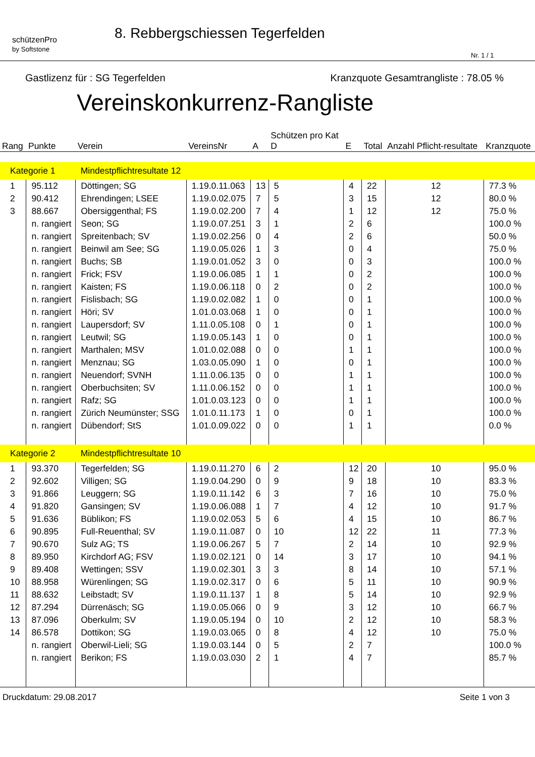schützenPro
by Softstone
8. Rebbergschiessen Tegerfelden
Nr. 1 / 1
Gastlizenz für : SG Tegerfelden Kranzquote Gesamtrangliste : 78.05 %
Vereinskonkurrenz-Rangliste
| Rang | Punkte | Verein | VereinsNr | A | Schützen pro Kat D | E | Total | Anzahl Pflicht-resultate | Kranzquote |
| --- | --- | --- | --- | --- | --- | --- | --- | --- | --- |
| Kategorie 1 | | Mindestpflichtresultate 12 | | | | | | | |
| 1 | 95.112 | Döttingen; SG | 1.19.0.11.063 | 13 | 5 | 4 | 22 | 12 | 77.3 % |
| 2 | 90.412 | Ehrendingen; LSEE | 1.19.0.02.075 | 7 | 5 | 3 | 15 | 12 | 80.0 % |
| 3 | 88.667 | Obersiggenthal; FS | 1.19.0.02.200 | 7 | 4 | 1 | 12 | 12 | 75.0 % |
| | n. rangiert | Seon; SG | 1.19.0.07.251 | 3 | 1 | 2 | 6 | | 100.0 % |
| | n. rangiert | Spreitenbach; SV | 1.19.0.02.256 | 0 | 4 | 2 | 6 | | 50.0 % |
| | n. rangiert | Beinwil am See; SG | 1.19.0.05.026 | 1 | 3 | 0 | 4 | | 75.0 % |
| | n. rangiert | Buchs; SB | 1.19.0.01.052 | 3 | 0 | 0 | 3 | | 100.0 % |
| | n. rangiert | Frick; FSV | 1.19.0.06.085 | 1 | 1 | 0 | 2 | | 100.0 % |
| | n. rangiert | Kaisten; FS | 1.19.0.06.118 | 0 | 2 | 0 | 2 | | 100.0 % |
| | n. rangiert | Fislisbach; SG | 1.19.0.02.082 | 1 | 0 | 0 | 1 | | 100.0 % |
| | n. rangiert | Höri; SV | 1.01.0.03.068 | 1 | 0 | 0 | 1 | | 100.0 % |
| | n. rangiert | Laupersdorf; SV | 1.11.0.05.108 | 0 | 1 | 0 | 1 | | 100.0 % |
| | n. rangiert | Leutwil; SG | 1.19.0.05.143 | 1 | 0 | 0 | 1 | | 100.0 % |
| | n. rangiert | Marthalen; MSV | 1.01.0.02.088 | 0 | 0 | 1 | 1 | | 100.0 % |
| | n. rangiert | Menznau; SG | 1.03.0.05.090 | 1 | 0 | 0 | 1 | | 100.0 % |
| | n. rangiert | Neuendorf; SVNH | 1.11.0.06.135 | 0 | 0 | 1 | 1 | | 100.0 % |
| | n. rangiert | Oberbuchsiten; SV | 1.11.0.06.152 | 0 | 0 | 1 | 1 | | 100.0 % |
| | n. rangiert | Rafz; SG | 1.01.0.03.123 | 0 | 0 | 1 | 1 | | 100.0 % |
| | n. rangiert | Zürich Neumünster; SSG | 1.01.0.11.173 | 1 | 0 | 0 | 1 | | 100.0 % |
| | n. rangiert | Dübendorf; StS | 1.01.0.09.022 | 0 | 0 | 1 | 1 | | 0.0 % |
| Kategorie 2 | | Mindestpflichtresultate 10 | | | | | | | |
| 1 | 93.370 | Tegerfelden; SG | 1.19.0.11.270 | 6 | 2 | 12 | 20 | 10 | 95.0 % |
| 2 | 92.602 | Villigen; SG | 1.19.0.04.290 | 0 | 9 | 9 | 18 | 10 | 83.3 % |
| 3 | 91.866 | Leuggern; SG | 1.19.0.11.142 | 6 | 3 | 7 | 16 | 10 | 75.0 % |
| 4 | 91.820 | Gansingen; SV | 1.19.0.06.088 | 1 | 7 | 4 | 12 | 10 | 91.7 % |
| 5 | 91.636 | Büblikon; FS | 1.19.0.02.053 | 5 | 6 | 4 | 15 | 10 | 86.7 % |
| 6 | 90.895 | Full-Reuenthal; SV | 1.19.0.11.087 | 0 | 10 | 12 | 22 | 11 | 77.3 % |
| 7 | 90.670 | Sulz AG; TS | 1.19.0.06.267 | 5 | 7 | 2 | 14 | 10 | 92.9 % |
| 8 | 89.950 | Kirchdorf AG; FSV | 1.19.0.02.121 | 0 | 14 | 3 | 17 | 10 | 94.1 % |
| 9 | 89.408 | Wettingen; SSV | 1.19.0.02.301 | 3 | 3 | 8 | 14 | 10 | 57.1 % |
| 10 | 88.958 | Würenlingen; SG | 1.19.0.02.317 | 0 | 6 | 5 | 11 | 10 | 90.9 % |
| 11 | 88.632 | Leibstadt; SV | 1.19.0.11.137 | 1 | 8 | 5 | 14 | 10 | 92.9 % |
| 12 | 87.294 | Dürrenäsch; SG | 1.19.0.05.066 | 0 | 9 | 3 | 12 | 10 | 66.7 % |
| 13 | 87.096 | Oberkulm; SV | 1.19.0.05.194 | 0 | 10 | 2 | 12 | 10 | 58.3 % |
| 14 | 86.578 | Dottikon; SG | 1.19.0.03.065 | 0 | 8 | 4 | 12 | 10 | 75.0 % |
| | n. rangiert | Oberwil-Lieli; SG | 1.19.0.03.144 | 0 | 5 | 2 | 7 | | 100.0 % |
| | n. rangiert | Berikon; FS | 1.19.0.03.030 | 2 | 1 | 4 | 7 | | 85.7 % |
Druckdatum: 29.08.2017 Seite 1 von 3